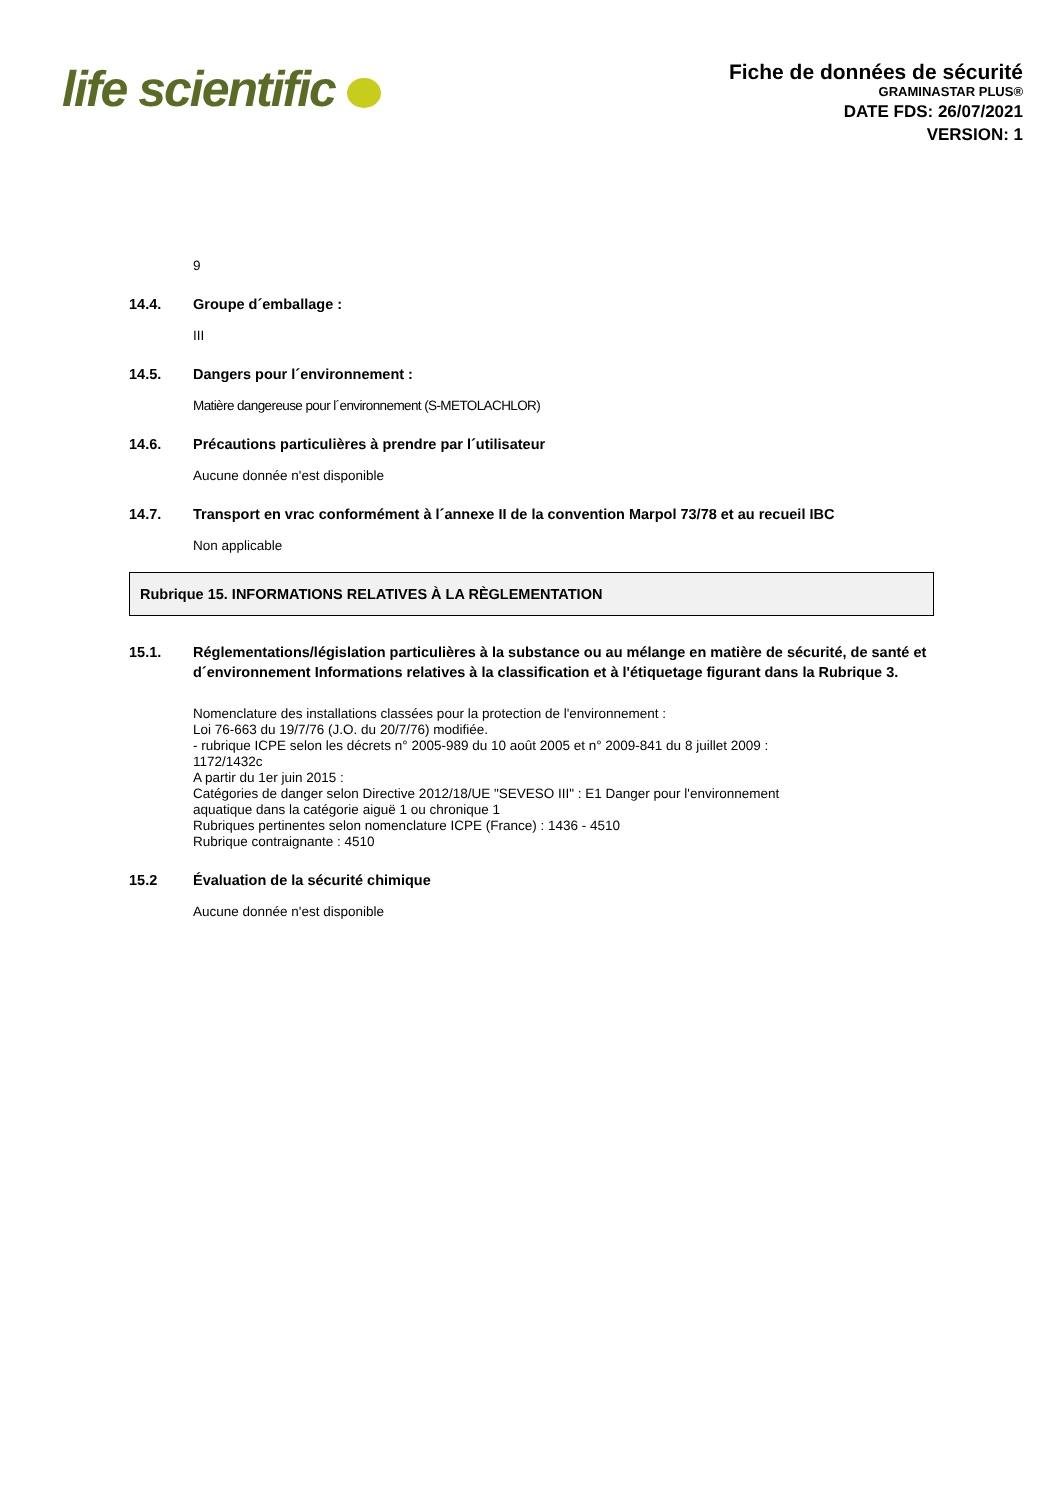life scientific
Fiche de données de sécurité
GRAMINASTAR PLUS®
DATE FDS: 26/07/2021
VERSION: 1
9
14.4. Groupe d´emballage :
III
14.5. Dangers pour l´environnement :
Matière dangereuse pour l´environnement (S-METOLACHLOR)
14.6. Précautions particulières à prendre par l´utilisateur
Aucune donnée n'est disponible
14.7. Transport en vrac conformément à l´annexe II de la convention Marpol 73/78 et au recueil IBC
Non applicable
Rubrique 15. INFORMATIONS RELATIVES À LA RÈGLEMENTATION
15.1. Réglementations/législation particulières à la substance ou au mélange en matière de sécurité, de santé et d´environnement Informations relatives à la classification et à l'étiquetage figurant dans la Rubrique 3.
Nomenclature des installations classées pour la protection de l'environnement :
Loi 76-663 du 19/7/76 (J.O. du 20/7/76) modifiée.
- rubrique ICPE selon les décrets n° 2005-989 du 10 août 2005 et n° 2009-841 du 8 juillet 2009 :
1172/1432c
A partir du 1er juin 2015 :
Catégories de danger selon Directive 2012/18/UE "SEVESO III" : E1 Danger pour l'environnement
aquatique dans la catégorie aiguë 1 ou chronique 1
Rubriques pertinentes selon nomenclature ICPE (France) : 1436 - 4510
Rubrique contraignante : 4510
15.2 Évaluation de la sécurité chimique
Aucune donnée n'est disponible